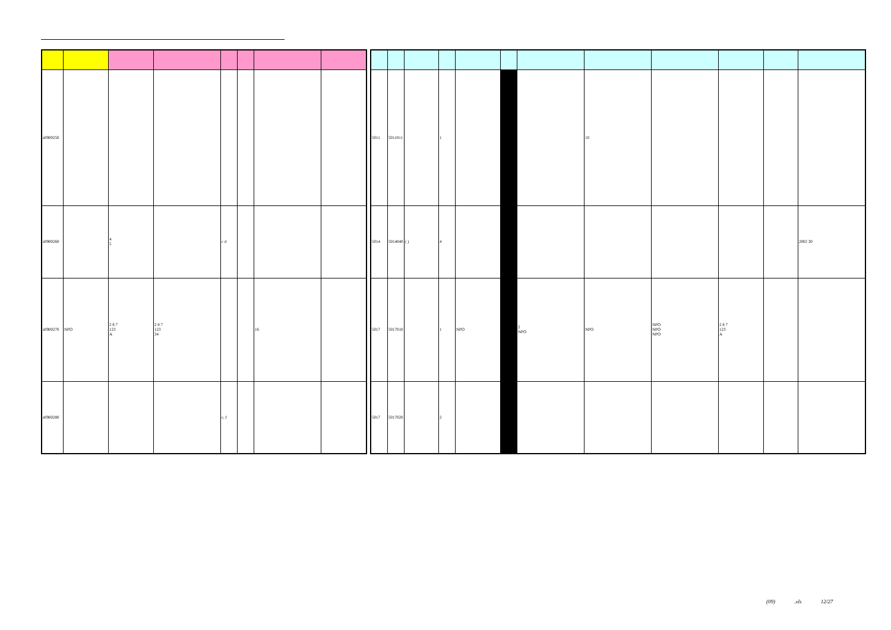| z0900250 | | | | | | | |
| z0900260 | | 4 5 | | c d | | | |
| z0900270 | NPO | 2 8 7 123 A | 2 8 7 123 34 | | | 16 | |
| z0900280 | | | | c, f | | | |
| 5011 | 5011011 | | 1 | | | | 10 | | | | |
| 5014 | 5014040 | ( ) | 4 | | | | | | | | 2002 30 |
| 5017 | 5017010 | | 1 | NPO | | 2 NPO | NPO | NPO NPO NPO | 2 8 7 123 A | | |
| 5017 | 5017020 | | 2 | | | | | | | | |
(09) .xls 12/27